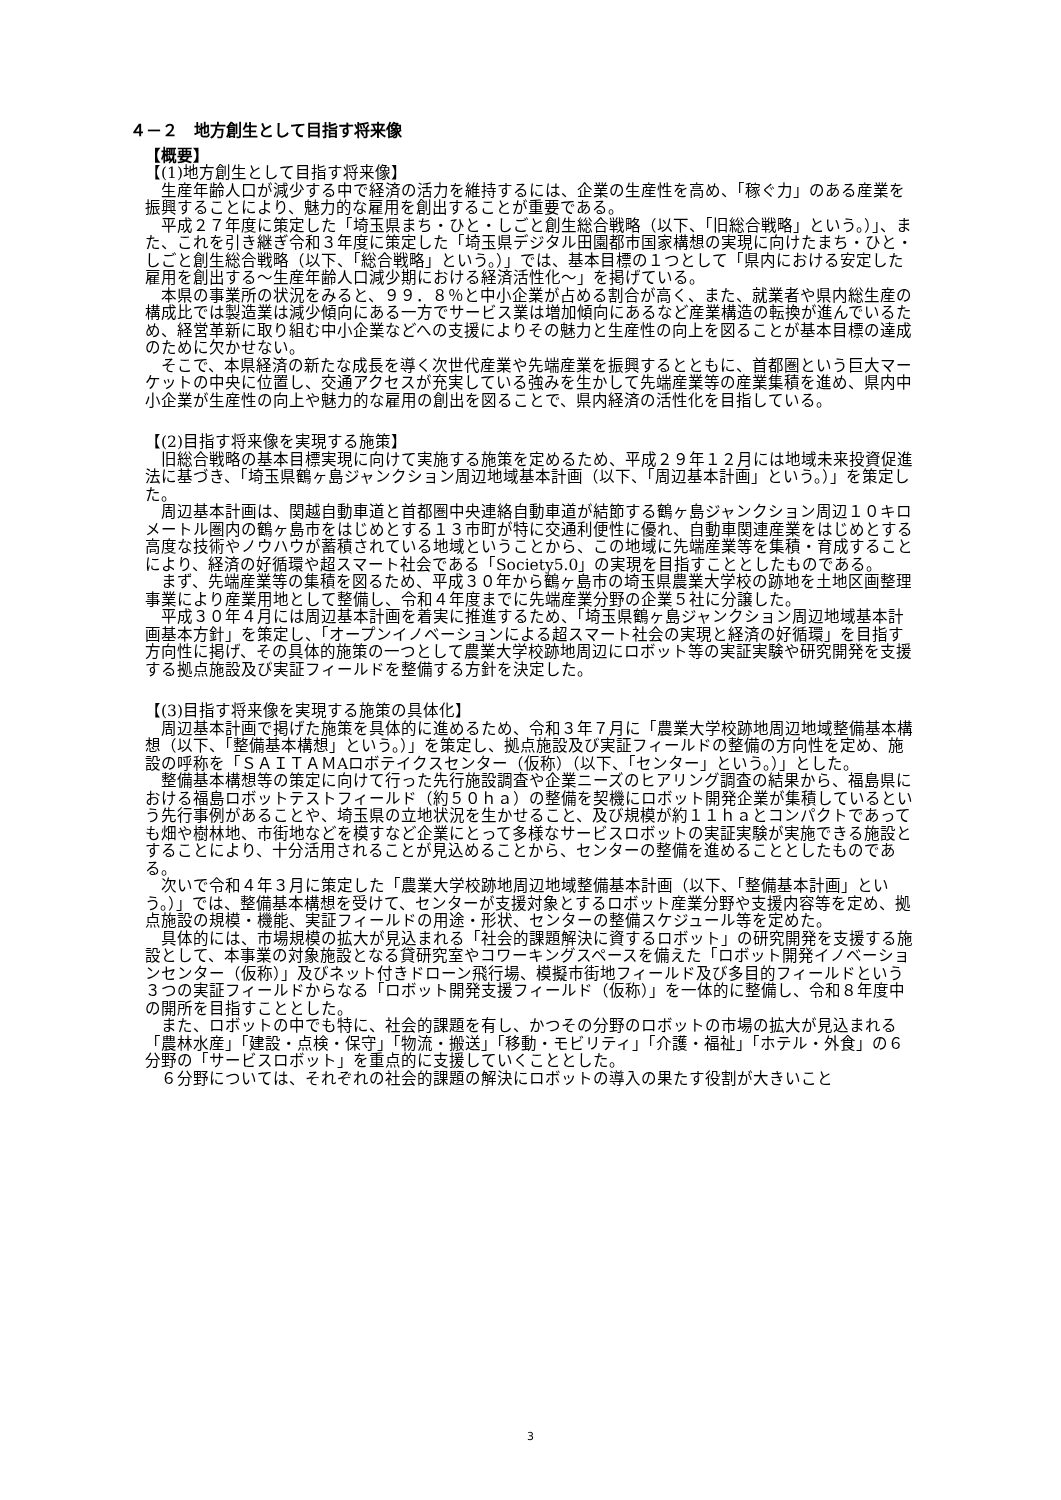４－２　地方創生として目指す将来像
【概要】
【(1)地方創生として目指す将来像】
生産年齢人口が減少する中で経済の活力を維持するには、企業の生産性を高め、「稼ぐ力」のある産業を振興することにより、魅力的な雇用を創出することが重要である。
平成２７年度に策定した「埼玉県まち・ひと・しごと創生総合戦略（以下、「旧総合戦略」という。）」、また、これを引き継ぎ令和３年度に策定した「埼玉県デジタル田園都市国家構想の実現に向けたまち・ひと・しごと創生総合戦略（以下、「総合戦略」という。）」では、基本目標の１つとして「県内における安定した雇用を創出する～生産年齢人口減少期における経済活性化～」を掲げている。
本県の事業所の状況をみると、９９．８％と中小企業が占める割合が高く、また、就業者や県内総生産の構成比では製造業は減少傾向にある一方でサービス業は増加傾向にあるなど産業構造の転換が進んでいるため、経営革新に取り組む中小企業などへの支援によりその魅力と生産性の向上を図ることが基本目標の達成のために欠かせない。
そこで、本県経済の新たな成長を導く次世代産業や先端産業を振興するとともに、首都圏という巨大マーケットの中央に位置し、交通アクセスが充実している強みを生かして先端産業等の産業集積を進め、県内中小企業が生産性の向上や魅力的な雇用の創出を図ることで、県内経済の活性化を目指している。
【(2)目指す将来像を実現する施策】
旧総合戦略の基本目標実現に向けて実施する施策を定めるため、平成２９年１２月には地域未来投資促進法に基づき、「埼玉県鶴ヶ島ジャンクション周辺地域基本計画（以下、「周辺基本計画」という。）」を策定した。
周辺基本計画は、関越自動車道と首都圏中央連絡自動車道が結節する鶴ヶ島ジャンクション周辺１０キロメートル圏内の鶴ヶ島市をはじめとする１３市町が特に交通利便性に優れ、自動車関連産業をはじめとする高度な技術やノウハウが蓄積されている地域ということから、この地域に先端産業等を集積・育成することにより、経済の好循環や超スマート社会である「Society5.0」の実現を目指すこととしたものである。
まず、先端産業等の集積を図るため、平成３０年から鶴ヶ島市の埼玉県農業大学校の跡地を土地区画整理事業により産業用地として整備し、令和４年度までに先端産業分野の企業５社に分譲した。
平成３０年４月には周辺基本計画を着実に推進するため、「埼玉県鶴ヶ島ジャンクション周辺地域基本計画基本方針」を策定し、「オープンイノベーションによる超スマート社会の実現と経済の好循環」を目指す方向性に掲げ、その具体的施策の一つとして農業大学校跡地周辺にロボット等の実証実験や研究開発を支援する拠点施設及び実証フィールドを整備する方針を決定した。
【(3)目指す将来像を実現する施策の具体化】
周辺基本計画で掲げた施策を具体的に進めるため、令和３年７月に「農業大学校跡地周辺地域整備基本構想（以下、「整備基本構想」という。）」を策定し、拠点施設及び実証フィールドの整備の方向性を定め、施設の呼称を「ＳＡＩＴＡＭAロボテイクスセンター（仮称）（以下、「センター」という。）」とした。
整備基本構想等の策定に向けて行った先行施設調査や企業ニーズのヒアリング調査の結果から、福島県における福島ロボットテストフィールド（約５０ｈａ）の整備を契機にロボット開発企業が集積しているという先行事例があることや、埼玉県の立地状況を生かせること、及び規模が約１１ｈａとコンパクトであっても畑や樹林地、市街地などを模すなど企業にとって多様なサービスロボットの実証実験が実施できる施設とすることにより、十分活用されることが見込めることから、センターの整備を進めることとしたものである。
次いで令和４年３月に策定した「農業大学校跡地周辺地域整備基本計画（以下、「整備基本計画」という。）」では、整備基本構想を受けて、センターが支援対象とするロボット産業分野や支援内容等を定め、拠点施設の規模・機能、実証フィールドの用途・形状、センターの整備スケジュール等を定めた。
具体的には、市場規模の拡大が見込まれる「社会的課題解決に資するロボット」の研究開発を支援する施設として、本事業の対象施設となる貸研究室やコワーキングスペースを備えた「ロボット開発イノベーションセンター（仮称）」及びネット付きドローン飛行場、模擬市街地フィールド及び多目的フィールドという３つの実証フィールドからなる「ロボット開発支援フィールド（仮称）」を一体的に整備し、令和８年度中の開所を目指すこととした。
また、ロボットの中でも特に、社会的課題を有し、かつその分野のロボットの市場の拡大が見込まれる「農林水産」「建設・点検・保守」「物流・搬送」「移動・モビリティ」「介護・福祉」「ホテル・外食」の６分野の「サービスロボット」を重点的に支援していくこととした。
６分野については、それぞれの社会的課題の解決にロボットの導入の果たす役割が大きいこと
3